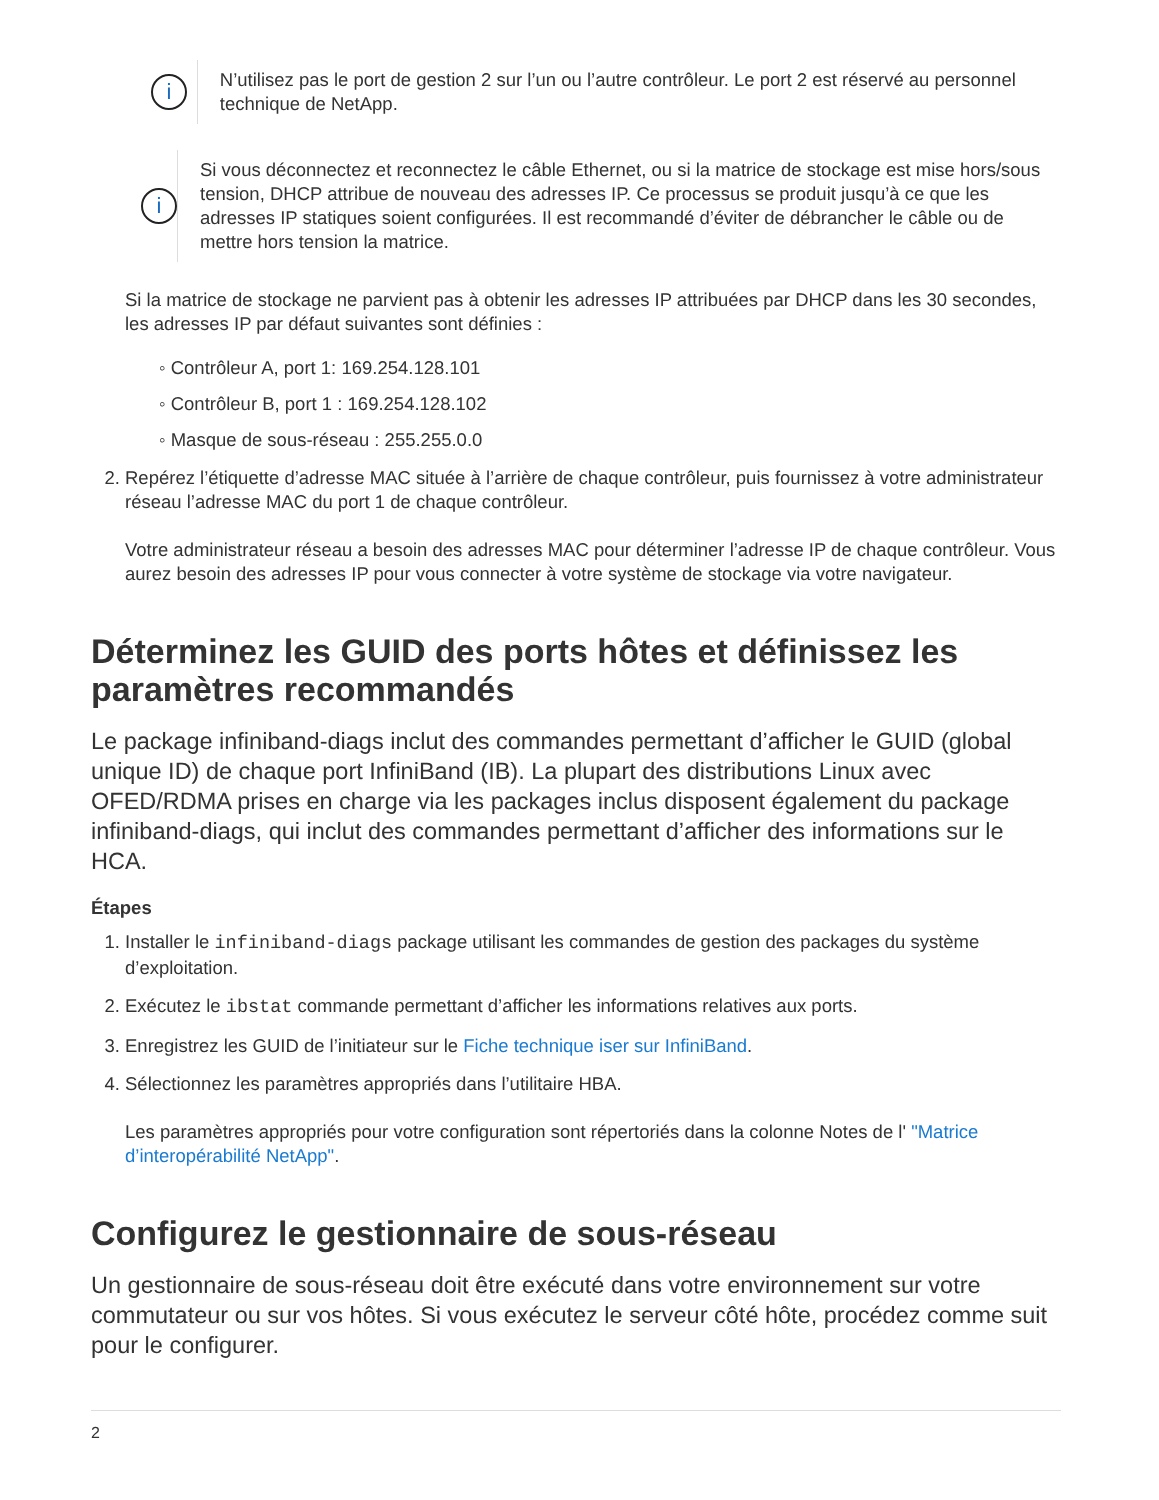i
N’utilisez pas le port de gestion 2 sur l’un ou l’autre contrôleur. Le port 2 est réservé au personnel technique de NetApp.
i
Si vous déconnectez et reconnectez le câble Ethernet, ou si la matrice de stockage est mise hors/sous tension, DHCP attribue de nouveau des adresses IP. Ce processus se produit jusqu’à ce que les adresses IP statiques soient configurées. Il est recommandé d’éviter de débrancher le câble ou de mettre hors tension la matrice.
Si la matrice de stockage ne parvient pas à obtenir les adresses IP attribuées par DHCP dans les 30 secondes, les adresses IP par défaut suivantes sont définies :
◦ Contrôleur A, port 1: 169.254.128.101
◦ Contrôleur B, port 1 : 169.254.128.102
◦ Masque de sous-réseau : 255.255.0.0
2. Repérez l’étiquette d’adresse MAC située à l’arrière de chaque contrôleur, puis fournissez à votre administrateur réseau l’adresse MAC du port 1 de chaque contrôleur.
Votre administrateur réseau a besoin des adresses MAC pour déterminer l’adresse IP de chaque contrôleur. Vous aurez besoin des adresses IP pour vous connecter à votre système de stockage via votre navigateur.
Déterminez les GUID des ports hôtes et définissez les paramètres recommandés
Le package infiniband-diags inclut des commandes permettant d’afficher le GUID (global unique ID) de chaque port InfiniBand (IB). La plupart des distributions Linux avec OFED/RDMA prises en charge via les packages inclus disposent également du package infiniband-diags, qui inclut des commandes permettant d’afficher des informations sur le HCA.
Étapes
1. Installer le infiniband-diags package utilisant les commandes de gestion des packages du système d’exploitation.
2. Exécutez le ibstat commande permettant d’afficher les informations relatives aux ports.
3. Enregistrez les GUID de l’initiateur sur le Fiche technique iser sur InfiniBand.
4. Sélectionnez les paramètres appropriés dans l’utilitaire HBA.
Les paramètres appropriés pour votre configuration sont répertoriés dans la colonne Notes de l' "Matrice d’interopérabilité NetApp".
Configurez le gestionnaire de sous-réseau
Un gestionnaire de sous-réseau doit être exécuté dans votre environnement sur votre commutateur ou sur vos hôtes. Si vous exécutez le serveur côté hôte, procédez comme suit pour le configurer.
2